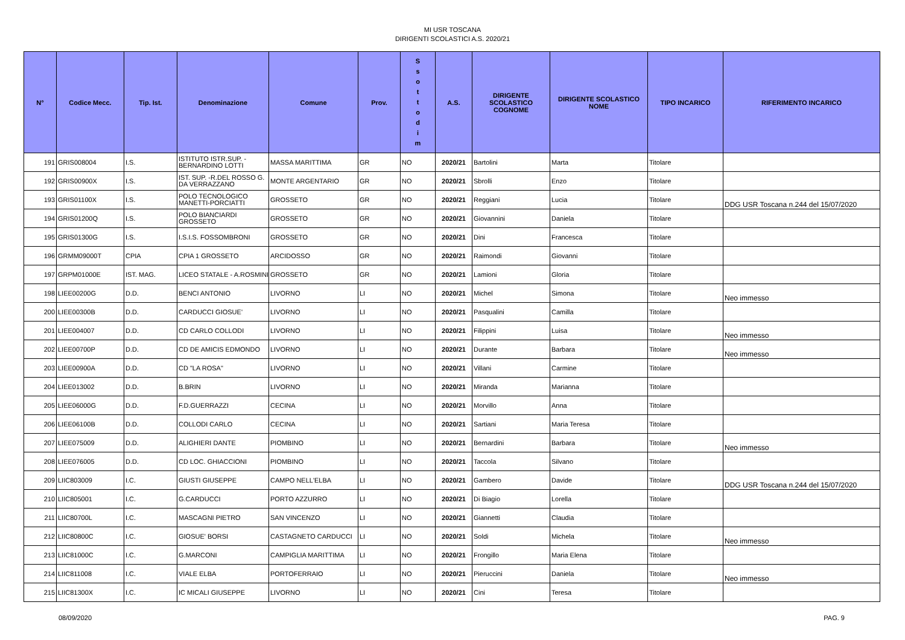MI USR TOSCANA
DIRIGENTI SCOLASTICI A.S. 2020/21
| N° | Codice Mecc. | Tip. Ist. | Denominazione | Comune | Prov. | S s o t t o d i m | A.S. | DIRIGENTE SCOLASTICO COGNOME | DIRIGENTE SCOLASTICO NOME | TIPO INCARICO | RIFERIMENTO INCARICO |
| --- | --- | --- | --- | --- | --- | --- | --- | --- | --- | --- | --- |
| 191 | GRIS008004 | I.S. | ISTITUTO ISTR.SUP. - BERNARDINO LOTTI | MASSA MARITTIMA | GR | NO | 2020/21 | Bartolini | Marta | Titolare | |
| 192 | GRIS00900X | I.S. | IST. SUP. -R.DEL ROSSO G. DA VERRAZZANO | MONTE ARGENTARIO | GR | NO | 2020/21 | Sbrolli | Enzo | Titolare | |
| 193 | GRIS01100X | I.S. | POLO TECNOLOGICO MANETTI-PORCIATTI | GROSSETO | GR | NO | 2020/21 | Reggiani | Lucia | Titolare | DDG USR Toscana n.244 del 15/07/2020 |
| 194 | GRIS01200Q | I.S. | POLO BIANCIARDI GROSSETO | GROSSETO | GR | NO | 2020/21 | Giovannini | Daniela | Titolare | |
| 195 | GRIS01300G | I.S. | I.S.I.S. FOSSOMBRONI | GROSSETO | GR | NO | 2020/21 | Dini | Francesca | Titolare | |
| 196 | GRMM09000T | CPIA | CPIA 1 GROSSETO | ARCIDOSSO | GR | NO | 2020/21 | Raimondi | Giovanni | Titolare | |
| 197 | GRPM01000E | IST. MAG. | LICEO STATALE - A.ROSMINI | GROSSETO | GR | NO | 2020/21 | Lamioni | Gloria | Titolare | |
| 198 | LIEE00200G | D.D. | BENCI ANTONIO | LIVORNO | LI | NO | 2020/21 | Michel | Simona | Titolare | Neo immesso |
| 200 | LIEE00300B | D.D. | CARDUCCI GIOSUE' | LIVORNO | LI | NO | 2020/21 | Pasqualini | Camilla | Titolare | |
| 201 | LIEE004007 | D.D. | CD CARLO COLLODI | LIVORNO | LI | NO | 2020/21 | Filippini | Luisa | Titolare | Neo immesso |
| 202 | LIEE00700P | D.D. | CD DE AMICIS EDMONDO | LIVORNO | LI | NO | 2020/21 | Durante | Barbara | Titolare | Neo immesso |
| 203 | LIEE00900A | D.D. | CD "LA ROSA" | LIVORNO | LI | NO | 2020/21 | Villani | Carmine | Titolare | |
| 204 | LIEE013002 | D.D. | B.BRIN | LIVORNO | LI | NO | 2020/21 | Miranda | Marianna | Titolare | |
| 205 | LIEE06000G | D.D. | F.D.GUERRAZZI | CECINA | LI | NO | 2020/21 | Morvillo | Anna | Titolare | |
| 206 | LIEE06100B | D.D. | COLLODI CARLO | CECINA | LI | NO | 2020/21 | Sartiani | Maria Teresa | Titolare | |
| 207 | LIEE075009 | D.D. | ALIGHIERI DANTE | PIOMBINO | LI | NO | 2020/21 | Bernardini | Barbara | Titolare | Neo immesso |
| 208 | LIEE076005 | D.D. | CD LOC. GHIACCIONI | PIOMBINO | LI | NO | 2020/21 | Taccola | Silvano | Titolare | |
| 209 | LIIC803009 | I.C. | GIUSTI GIUSEPPE | CAMPO NELL'ELBA | LI | NO | 2020/21 | Gambero | Davide | Titolare | DDG USR Toscana n.244 del 15/07/2020 |
| 210 | LIIC805001 | I.C. | G.CARDUCCI | PORTO AZZURRO | LI | NO | 2020/21 | Di Biagio | Lorella | Titolare | |
| 211 | LIIC80700L | I.C. | MASCAGNI PIETRO | SAN VINCENZO | LI | NO | 2020/21 | Giannetti | Claudia | Titolare | |
| 212 | LIIC80800C | I.C. | GIOSUE' BORSI | CASTAGNETO CARDUCCI | LI | NO | 2020/21 | Soldi | Michela | Titolare | Neo immesso |
| 213 | LIIC81000C | I.C. | G.MARCONI | CAMPIGLIA MARITTIMA | LI | NO | 2020/21 | Frongillo | Maria Elena | Titolare | |
| 214 | LIIC811008 | I.C. | VIALE ELBA | PORTOFERRAIO | LI | NO | 2020/21 | Pieruccini | Daniela | Titolare | Neo immesso |
| 215 | LIIC81300X | I.C. | IC MICALI GIUSEPPE | LIVORNO | LI | NO | 2020/21 | Cini | Teresa | Titolare | |
08/09/2020 PAG. 9